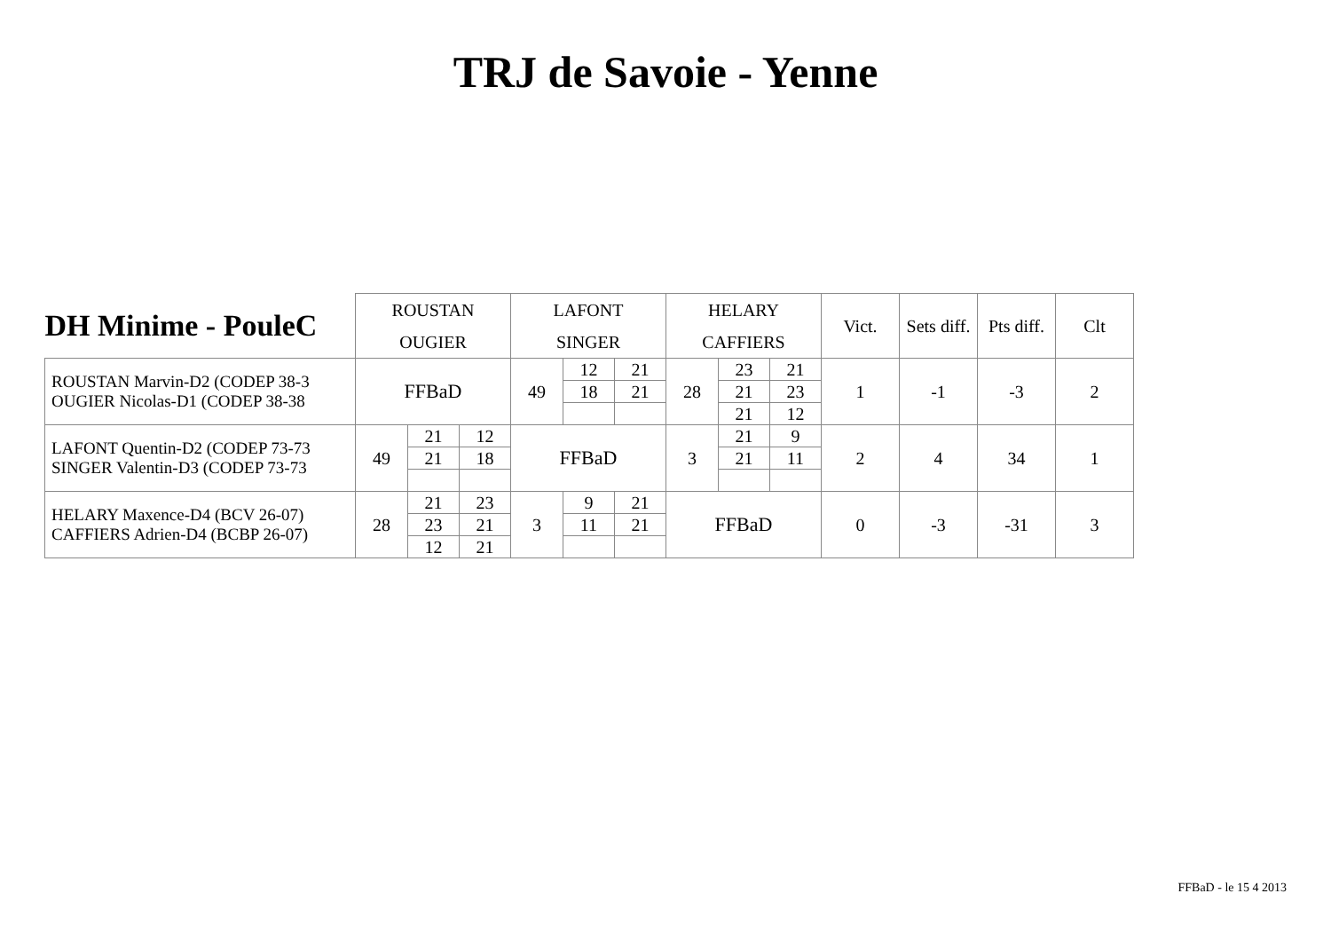TRJ de Savoie - Yenne
| DH Minime - PouleC | ROUSTAN | | | LAFONT | | | HELARY | | | Vict. | Sets diff. | Pts diff. | Clt |
| | OUGIER | | | SINGER | | | CAFFIERS | | | | | | |
| ROUSTAN Marvin-D2 (CODEP 38-3 OUGIER Nicolas-D1 (CODEP 38-38 | FFBaD | | | 49 | 12 | 21 | 28 | 23 | 21 | 1 | -1 | -3 | 2 |
| | | | | | 18 | 21 | | 21 | 23 | | | | |
| | | | | | | | | 21 | 12 | | | | |
| LAFONT Quentin-D2 (CODEP 73-73 SINGER Valentin-D3 (CODEP 73-73 | 49 | 21 | 12 | FFBaD | | | 3 | 21 | 9 | 2 | 4 | 34 | 1 |
| | | 21 | 18 | | | | | 21 | 11 | | | | |
| HELARY Maxence-D4 (BCV 26-07) CAFFIERS Adrien-D4 (BCBP 26-07) | 28 | 21 | 23 | 3 | 9 | 21 | FFBaD | | | 0 | -3 | -31 | 3 |
| | | 23 | 21 | | 11 | 21 | | | | | | | |
| | | 12 | 21 | | | | | | | | | | |
FFBaD - le 15 4 2013